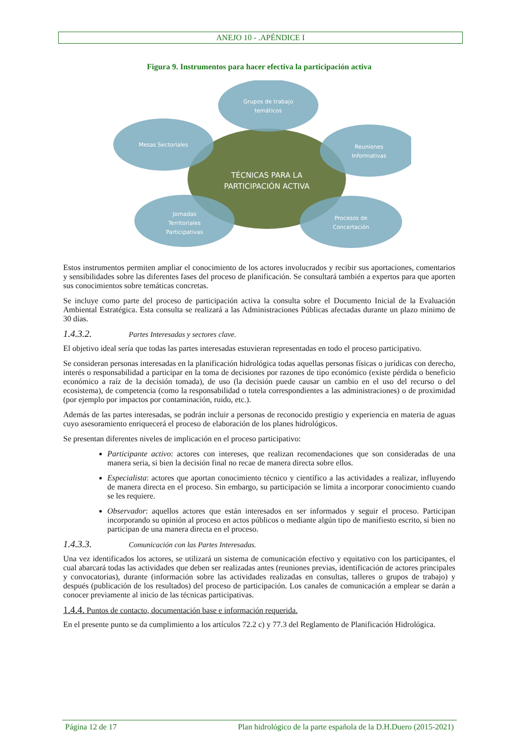ANEJO 10 - .APÉNDICE I
Figura 9. Instrumentos para hacer efectiva la participación activa
Grupos de trabajo
temáticos
Mesas Sectoriales
Reuniones
Informativas
TÉCNICAS PARA LA
PARTICIPACIÓN ACTIVA
Jornadas
Territoriales
Participativas
Procesos de
Concertación
Estos instrumentos permiten ampliar el conocimiento de los actores involucrados y recibir sus aportaciones, comentarios y sensibilidades sobre las diferentes fases del proceso de planificación. Se consultará también a expertos para que aporten sus conocimientos sobre temáticas concretas.
Se incluye como parte del proceso de participación activa la consulta sobre el Documento Inicial de la Evaluación Ambiental Estratégica. Esta consulta se realizará a las Administraciones Públicas afectadas durante un plazo mínimo de 30 días.
1.4.3.2. Partes Interesadas y sectores clave.
El objetivo ideal sería que todas las partes interesadas estuvieran representadas en todo el proceso participativo.
Se consideran personas interesadas en la planificación hidrológica todas aquellas personas físicas o jurídicas con derecho, interés o responsabilidad a participar en la toma de decisiones por razones de tipo económico (existe pérdida o beneficio económico a raíz de la decisión tomada), de uso (la decisión puede causar un cambio en el uso del recurso o del ecosistema), de competencia (como la responsabilidad o tutela correspondientes a las administraciones) o de proximidad (por ejemplo por impactos por contaminación, ruido, etc.).
Además de las partes interesadas, se podrán incluir a personas de reconocido prestigio y experiencia en materia de aguas cuyo asesoramiento enriquecerá el proceso de elaboración de los planes hidrológicos.
Se presentan diferentes niveles de implicación en el proceso participativo:
Participante activo: actores con intereses, que realizan recomendaciones que son consideradas de una manera seria, si bien la decisión final no recae de manera directa sobre ellos.
Especialista: actores que aportan conocimiento técnico y científico a las actividades a realizar, influyendo de manera directa en el proceso. Sin embargo, su participación se limita a incorporar conocimiento cuando se les requiere.
Observador: aquellos actores que están interesados en ser informados y seguir el proceso. Participan incorporando su opinión al proceso en actos públicos o mediante algún tipo de manifiesto escrito, si bien no participan de una manera directa en el proceso.
1.4.3.3. Comunicación con las Partes Interesadas.
Una vez identificados los actores, se utilizará un sistema de comunicación efectivo y equitativo con los participantes, el cual abarcará todas las actividades que deben ser realizadas antes (reuniones previas, identificación de actores principales y convocatorias), durante (información sobre las actividades realizadas en consultas, talleres o grupos de trabajo) y después (publicación de los resultados) del proceso de participación. Los canales de comunicación a emplear se darán a conocer previamente al inicio de las técnicas participativas.
1.4.4. Puntos de contacto, documentación base e información requerida.
En el presente punto se da cumplimiento a los artículos 72.2 c) y 77.3 del Reglamento de Planificación Hidrológica.
Página 12 de 17 Plan hidrológico de la parte española de la D.H.Duero (2015-2021)